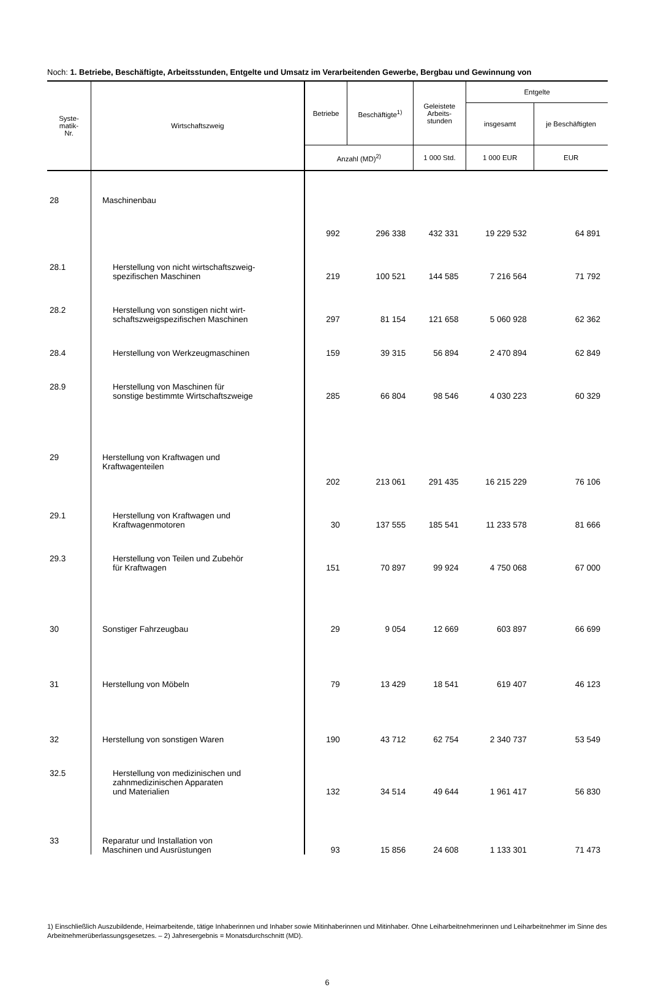Noch: 1. Betriebe, Beschäftigte, Arbeitsstunden, Entgelte und Umsatz im Verarbeitenden Gewerbe, Bergbau und Gewinnung von
| Syste- matik- Nr. | Wirtschaftszweig | Betriebe | Beschäftigte<sup>1)</sup> | Geleistete Arbeits- stunden | Entgelte | |
| --- | --- | --- | --- | --- | --- | --- |
| | | | | | insgesamt | je Beschäftigten |
| | | Anzahl (MD)<sup>2)</sup> | | 1 000 Std. | 1 000 EUR | EUR |
| 28 | Maschinenbau | 992 | 296 338 | 432 331 | 19 229 532 | 64 891 |
| 28.1 | Herstellung von nicht wirtschaftszweig- spezifischen Maschinen | 219 | 100 521 | 144 585 | 7 216 564 | 71 792 |
| 28.2 | Herstellung von sonstigen nicht wirt- schaftszweigspezifischen Maschinen | 297 | 81 154 | 121 658 | 5 060 928 | 62 362 |
| 28.4 | Herstellung von Werkzeugmaschinen | 159 | 39 315 | 56 894 | 2 470 894 | 62 849 |
| 28.9 | Herstellung von Maschinen für sonstige bestimmte Wirtschaftszweige | 285 | 66 804 | 98 546 | 4 030 223 | 60 329 |
| 29 | Herstellung von Kraftwagen und Kraftwagenteilen | 202 | 213 061 | 291 435 | 16 215 229 | 76 106 |
| 29.1 | Herstellung von Kraftwagen und Kraftwagenmotoren | 30 | 137 555 | 185 541 | 11 233 578 | 81 666 |
| 29.3 | Herstellung von Teilen und Zubehör für Kraftwagen | 151 | 70 897 | 99 924 | 4 750 068 | 67 000 |
| 30 | Sonstiger Fahrzeugbau | 29 | 9 054 | 12 669 | 603 897 | 66 699 |
| 31 | Herstellung von Möbeln | 79 | 13 429 | 18 541 | 619 407 | 46 123 |
| 32 | Herstellung von sonstigen Waren | 190 | 43 712 | 62 754 | 2 340 737 | 53 549 |
| 32.5 | Herstellung von medizinischen und zahnmedizinischen Apparaten und Materialien | 132 | 34 514 | 49 644 | 1 961 417 | 56 830 |
| 33 | Reparatur und Installation von Maschinen und Ausrüstungen | 93 | 15 856 | 24 608 | 1 133 301 | 71 473 |
1) Einschließlich Auszubildende, Heimarbeitende, tätige Inhaberinnen und Inhaber sowie Mitinhaberinnen und Mitinhaber. Ohne Leiharbeitnehmerinnen und Leiharbeitnehmer im Sinne des Arbeitnehmerüberlassungsgesetzes. – 2) Jahresergebnis = Monatsdurchschnitt (MD).
6